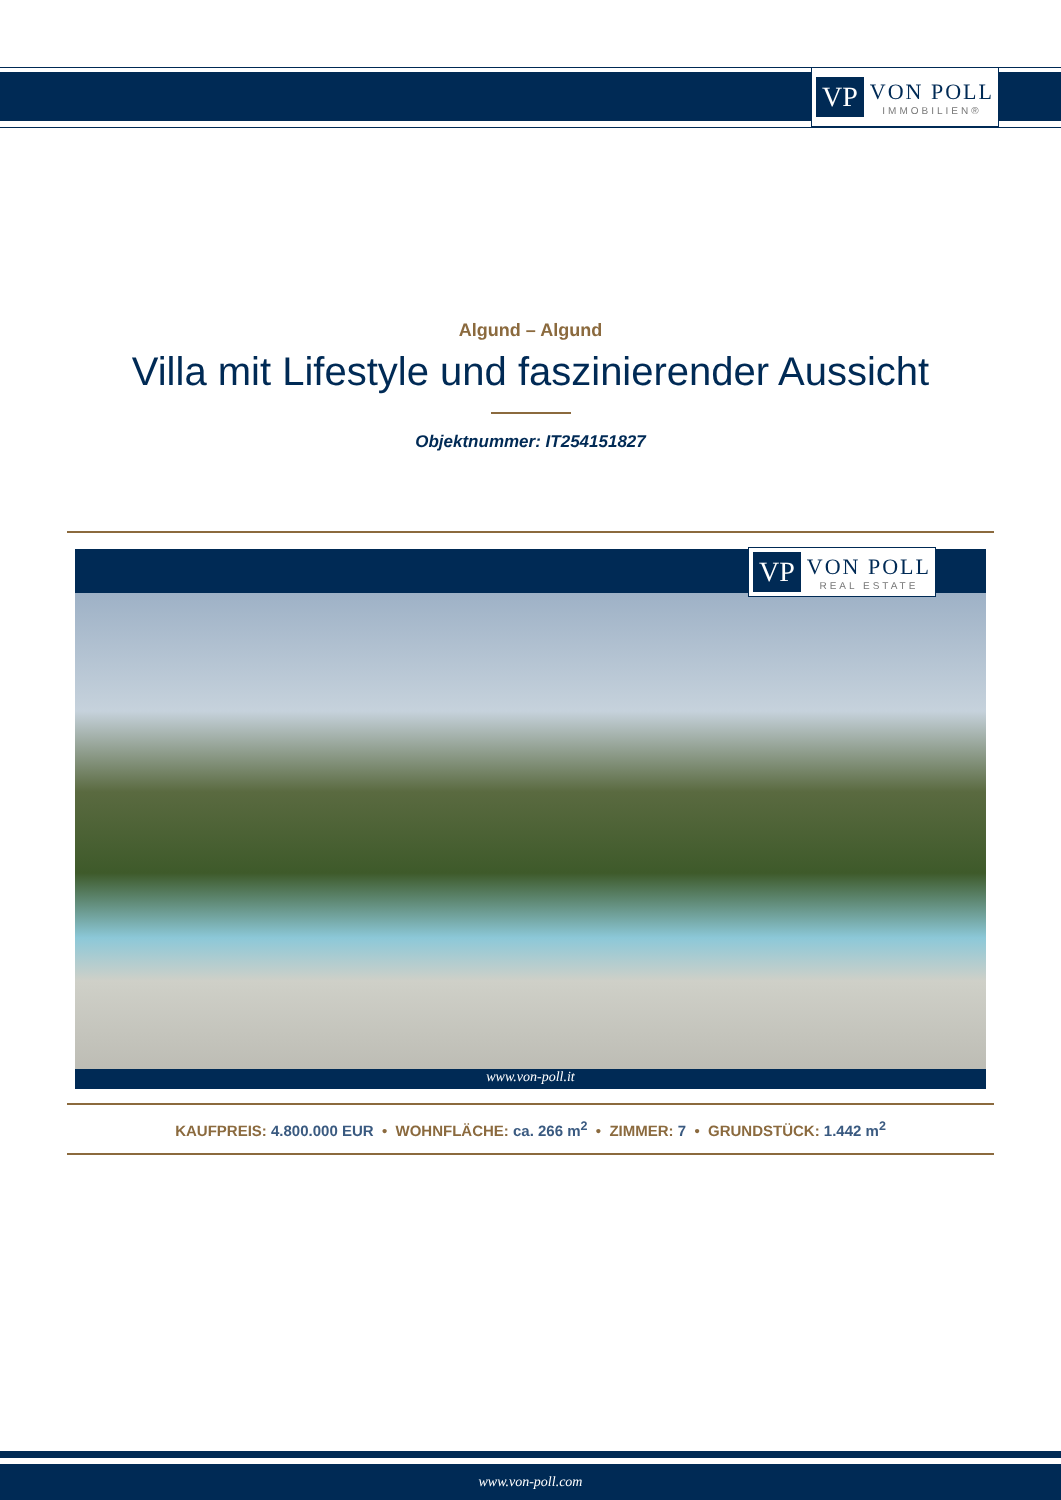VP VON POLL
IMMOBILIEN®
Algund – Algund
Villa mit Lifestyle und faszinierender Aussicht
Objektnummer: IT254151827
VP VON POLL
REAL ESTATE
www.von-poll.it
KAUFPREIS: 4.800.000 EUR • WOHNFLÄCHE: ca. 266 m<sup>2</sup> • ZIMMER: 7 • GRUNDSTÜCK: 1.442 m<sup>2</sup>
www.von-poll.com